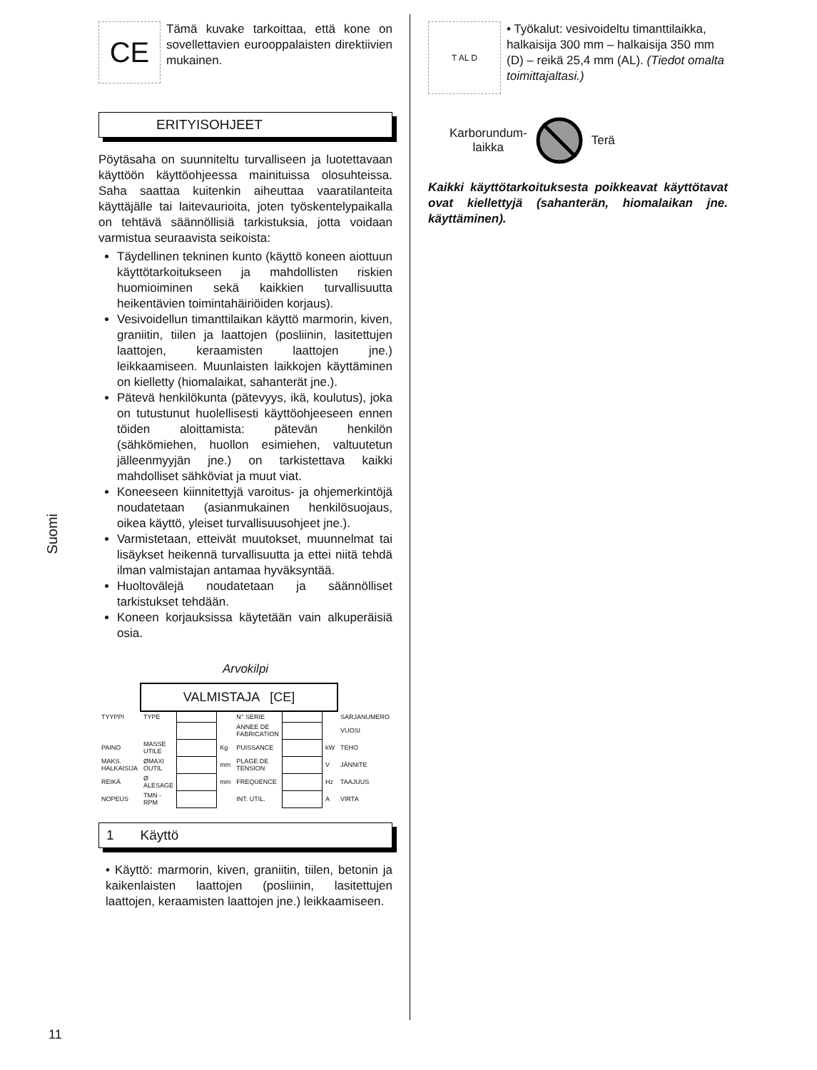Suomi
CE
Tämä kuvake tarkoittaa, että kone on sovellettavien eurooppalaisten direktiivien mukainen.
ERITYISOHJEET
Pöytäsaha on suunniteltu turvalliseen ja luotettavaan käyttöön käyttöohjeessa mainituissa olosuhteissa. Saha saattaa kuitenkin aiheuttaa vaaratilanteita käyttäjälle tai laitevaurioita, joten työskentelypaikalla on tehtävä säännöllisiä tarkistuksia, jotta voidaan varmistua seuraavista seikoista:
Täydellinen tekninen kunto (käyttö koneen aiottuun käyttötarkoitukseen ja mahdollisten riskien huomioiminen sekä kaikkien turvallisuutta heikentävien toimintahäiriöiden korjaus).
Vesivoidellun timanttilaikan käyttö marmorin, kiven, graniitin, tiilen ja laattojen (posliinin, lasitettujen laattojen, keraamisten laattojen jne.) leikkaamiseen. Muunlaisten laikkojen käyttäminen on kielletty (hiomalaikat, sahanterät jne.).
Pätevä henkilökunta (pätevyys, ikä, koulutus), joka on tutustunut huolellisesti käyttöohjeeseen ennen töiden aloittamista: pätevän henkilön (sähkömiehen, huollon esimiehen, valtuutetun jälleenmyyjän jne.) on tarkistettava kaikki mahdolliset sähköviat ja muut viat.
Koneeseen kiinnitettyjä varoitus- ja ohjemerkintöjä noudatetaan (asianmukainen henkilösuojaus, oikea käyttö, yleiset turvallisuusohjeet jne.).
Varmistetaan, etteivät muutokset, muunnelmat tai lisäykset heikennä turvallisuutta ja ettei niitä tehdä ilman valmistajan antamaa hyväksyntää.
Huoltovälejä noudatetaan ja säännölliset tarkistukset tehdään.
Koneen korjauksissa käytetään vain alkuperäisiä osia.
Arvokilpi
| | VALMISTAJA [CE] | | | | | | |
| TYYPPI | TYPE | | | N° SERIE | | | SARJANUMERO |
| | | | | ANNEE DE FABRICATION | | | VUOSI |
| PAINO | MASSE UTILE | | Kg | PUISSANCE | | kW | TEHO |
| MAKS. HALKAISIJA | ØMAXI OUTIL | | mm | PLAGE DE TENSION | | V | JÄNNITE |
| REIKÄ | Ø ALESAGE | | mm | FREQUENCE | | Hz | TAAJUUS |
| NOPEUS | TMN - RPM | | | INT. UTIL. | | A | VIRTA |
1 Käyttö
• Käyttö: marmorin, kiven, graniitin, tiilen, betonin ja kaikenlaisten laattojen (posliinin, lasitettujen laattojen, keraamisten laattojen jne.) leikkaamiseen.
T AL D
• Työkalut: vesivoideltu timanttilaikka, halkaisija 300 mm – halkaisija 350 mm (D) – reikä 25,4 mm (AL). (Tiedot omalta toimittajaltasi.)
Karborundum-
laikka Terä
Kaikki käyttötarkoituksesta poikkeavat käyttötavat ovat kiellettyjä (sahanterän, hiomalaikan jne. käyttäminen).
11